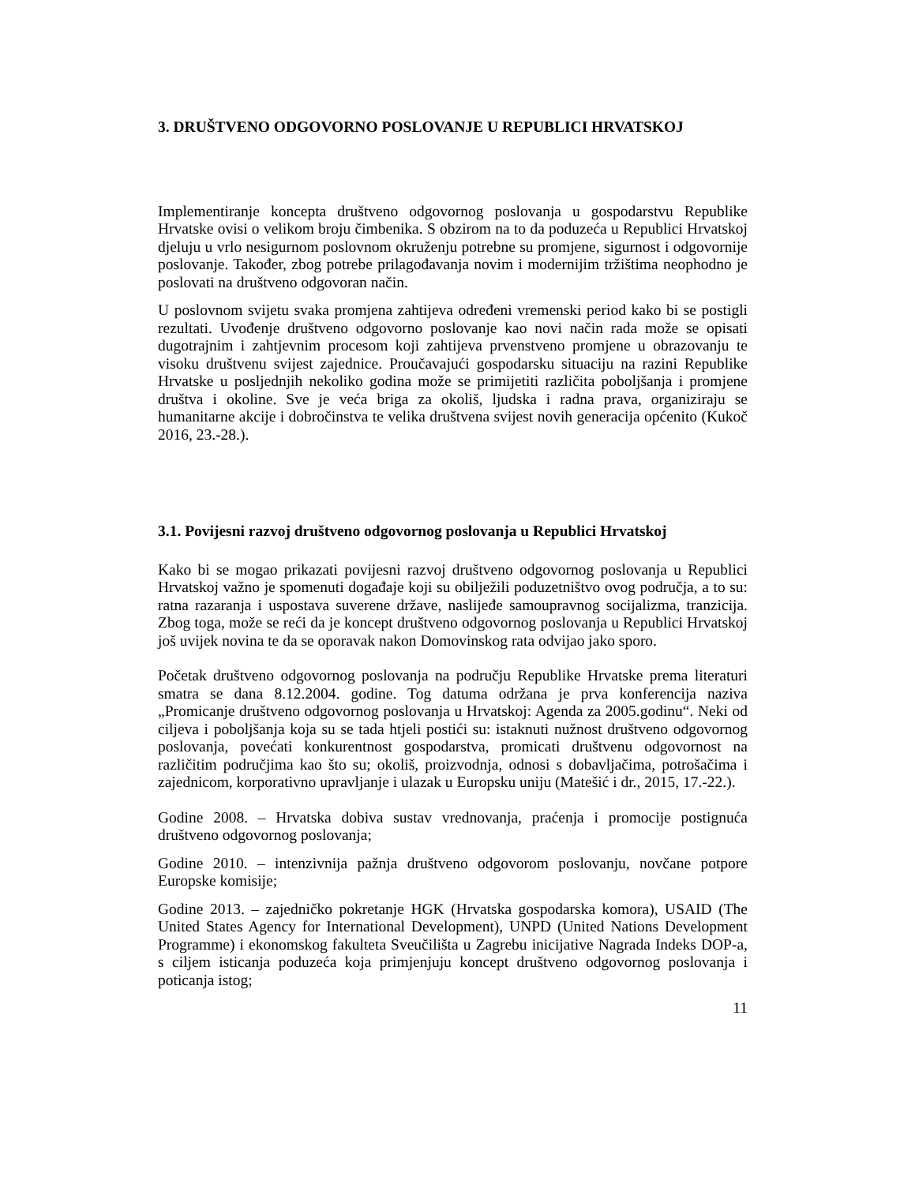3. DRUŠTVENO ODGOVORNO POSLOVANJE U REPUBLICI HRVATSKOJ
Implementiranje koncepta društveno odgovornog poslovanja u gospodarstvu Republike Hrvatske ovisi o velikom broju čimbenika. S obzirom na to da poduzeća u Republici Hrvatskoj djeluju u vrlo nesigurnom poslovnom okruženju potrebne su promjene, sigurnost i odgovornije poslovanje. Također, zbog potrebe prilagođavanja novim i modernijim tržištima neophodno je poslovati na društveno odgovoran način.
U poslovnom svijetu svaka promjena zahtijeva određeni vremenski period kako bi se postigli rezultati. Uvođenje društveno odgovorno poslovanje kao novi način rada može se opisati dugotrajnim i zahtjevnim procesom koji zahtijeva prvenstveno promjene u obrazovanju te visoku društvenu svijest zajednice. Proučavajući gospodarsku situaciju na razini Republike Hrvatske u posljednjih nekoliko godina može se primijetiti različita poboljšanja i promjene društva i okoline. Sve je veća briga za okoliš, ljudska i radna prava, organiziraju se humanitarne akcije i dobročinstva te velika društvena svijest novih generacija općenito (Kukoč 2016, 23.-28.).
3.1. Povijesni razvoj društveno odgovornog poslovanja u Republici Hrvatskoj
Kako bi se mogao prikazati povijesni razvoj društveno odgovornog poslovanja u Republici Hrvatskoj važno je spomenuti događaje koji su obilježili poduzetništvo ovog područja, a to su: ratna razaranja i uspostava suverene države, naslijeđe samoupravnog socijalizma, tranzicija. Zbog toga, može se reći da je koncept društveno odgovornog poslovanja u Republici Hrvatskoj još uvijek novina te da se oporavak nakon Domovinskog rata odvijao jako sporo.
Početak društveno odgovornog poslovanja na području Republike Hrvatske prema literaturi smatra se dana 8.12.2004. godine. Tog datuma održana je prva konferencija naziva „Promicanje društveno odgovornog poslovanja u Hrvatskoj: Agenda za 2005.godinu“. Neki od ciljeva i poboljšanja koja su se tada htjeli postići su: istaknuti nužnost društveno odgovornog poslovanja, povećati konkurentnost gospodarstva, promicati društvenu odgovornost na različitim područjima kao što su; okoliš, proizvodnja, odnosi s dobavljačima, potrošačima i zajednicom, korporativno upravljanje i ulazak u Europsku uniju (Matešić i dr., 2015, 17.-22.).
Godine 2008. – Hrvatska dobiva sustav vrednovanja, praćenja i promocije postignuća društveno odgovornog poslovanja;
Godine 2010. – intenzivnija pažnja društveno odgovorom poslovanju, novčane potpore Europske komisije;
Godine 2013. – zajedničko pokretanje HGK (Hrvatska gospodarska komora), USAID (The United States Agency for International Development), UNPD (United Nations Development Programme) i ekonomskog fakulteta Sveučilišta u Zagrebu inicijative Nagrada Indeks DOP-a, s ciljem isticanja poduzeća koja primjenjuju koncept društveno odgovornog poslovanja i poticanja istog;
11